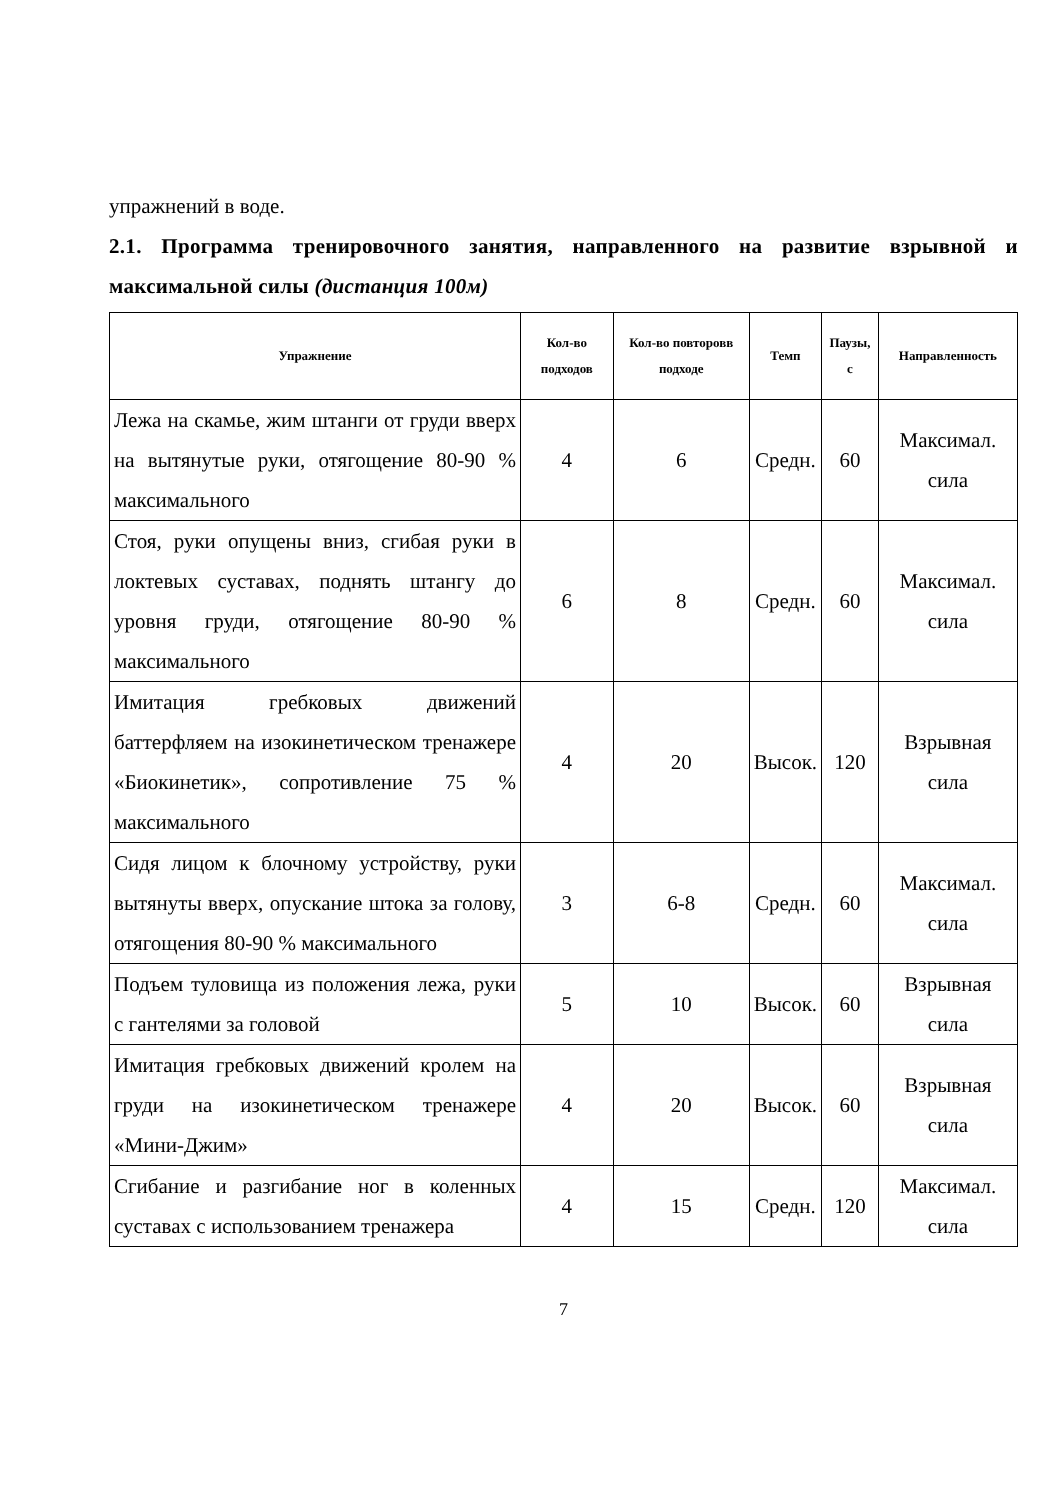упражнений в воде.
2.1. Программа тренировочного занятия, направленного на развитие взрывной и максимальной силы (дистанция 100м)
| Упражнение | Кол-во подходов | Кол-во повторовв подходе | Темп | Паузы, с | Направленность |
| --- | --- | --- | --- | --- | --- |
| Лежа на скамье, жим штанги от груди вверх на вытянутые руки, отягощение 80-90 % максимального | 4 | 6 | Средн. | 60 | Максимал. сила |
| Стоя, руки опущены вниз, сгибая руки в локтевых суставах, поднять штангу до уровня груди, отягощение 80-90 % максимального | 6 | 8 | Средн. | 60 | Максимал. сила |
| Имитация гребковых движений баттерфляем на изокинетическом тренажере «Биокинетик», сопротивление 75 % максимального | 4 | 20 | Высок. | 120 | Взрывная сила |
| Сидя лицом к блочному устройству, руки вытянуты вверх, опускание штока за голову, отягощения 80-90 % максимального | 3 | 6-8 | Средн. | 60 | Максимал. сила |
| Подъем туловища из положения лежа, руки с гантелями за головой | 5 | 10 | Высок. | 60 | Взрывная сила |
| Имитация гребковых движений кролем на груди на изокинетическом тренажере «Мини-Джим» | 4 | 20 | Высок. | 60 | Взрывная сила |
| Сгибание и разгибание ног в коленных суставах с использованием тренажера | 4 | 15 | Средн. | 120 | Максимал. сила |
7